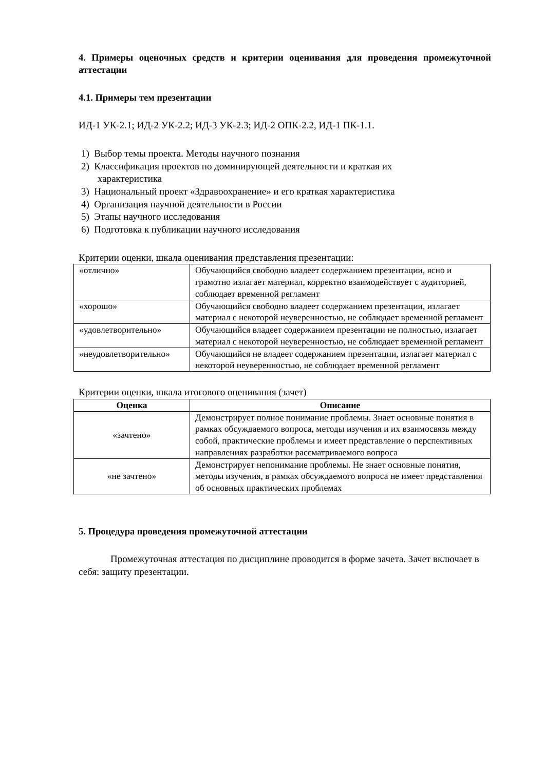4. Примеры оценочных средств и критерии оценивания для проведения промежуточной аттестации
4.1. Примеры тем презентации
ИД-1 УК-2.1; ИД-2 УК-2.2; ИД-3 УК-2.3; ИД-2 ОПК-2.2, ИД-1 ПК-1.1.
1) Выбор темы проекта. Методы научного познания
2) Классификация проектов по доминирующей деятельности и краткая их
характеристика
3) Национальный проект «Здравоохранение» и его краткая характеристика
4) Организация научной деятельности в России
5) Этапы научного исследования
6) Подготовка к публикации научного исследования
Критерии оценки, шкала оценивания представления презентации:
| «отлично» | Обучающийся свободно владеет содержанием презентации, ясно и грамотно излагает материал, корректно взаимодействует с аудиторией, соблюдает временной регламент |
| «хорошо» | Обучающийся свободно владеет содержанием презентации, излагает материал с некоторой неуверенностью, не соблюдает временной регламент |
| «удовлетворительно» | Обучающийся владеет содержанием презентации не полностью, излагает материал с некоторой неуверенностью, не соблюдает временной регламент |
| «неудовлетворительно» | Обучающийся не владеет содержанием презентации, излагает материал с некоторой неуверенностью, не соблюдает временной регламент |
Критерии оценки, шкала итогового оценивания (зачет)
| Оценка | Описание |
| --- | --- |
| «зачтено» | Демонстрирует полное понимание проблемы. Знает основные понятия в рамках обсуждаемого вопроса, методы изучения и их взаимосвязь между собой, практические проблемы и имеет представление о перспективных направлениях разработки рассматриваемого вопроса |
| «не зачтено» | Демонстрирует непонимание проблемы. Не знает основные понятия, методы изучения, в рамках обсуждаемого вопроса не имеет представления об основных практических проблемах |
5. Процедура проведения промежуточной аттестации
Промежуточная аттестация по дисциплине проводится в форме зачета. Зачет включает в себя: защиту презентации.